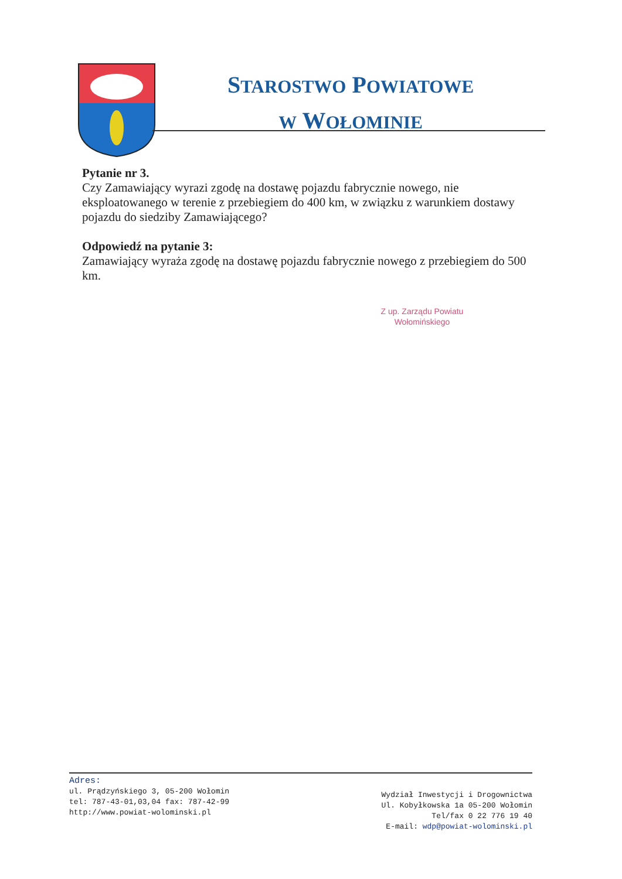STAROSTWO POWIATOWE
W WOŁOMINIE
Pytanie nr 3.
Czy Zamawiający wyrazi zgodę na dostawę pojazdu fabrycznie nowego, nie eksploatowanego w terenie z przebiegiem do 400 km, w związku z warunkiem dostawy pojazdu do siedziby Zamawiającego?
Odpowiedź na pytanie 3:
Zamawiający wyraża zgodę na dostawę pojazdu fabrycznie nowego z przebiegiem do 500 km.
Z up. Zarządu Powiatu
Wołomińskiego
Adres:
ul. Prądzyńskiego 3, 05-200 Wołomin
tel: 787-43-01,03,04 fax: 787-42-99
http://www.powiat-wolominski.pl
Wydział Inwestycji i Drogownictwa
Ul. Kobyłkowska 1a 05-200 Wołomin
Tel/fax 0 22 776 19 40
E-mail: wdp@powiat-wolominski.pl